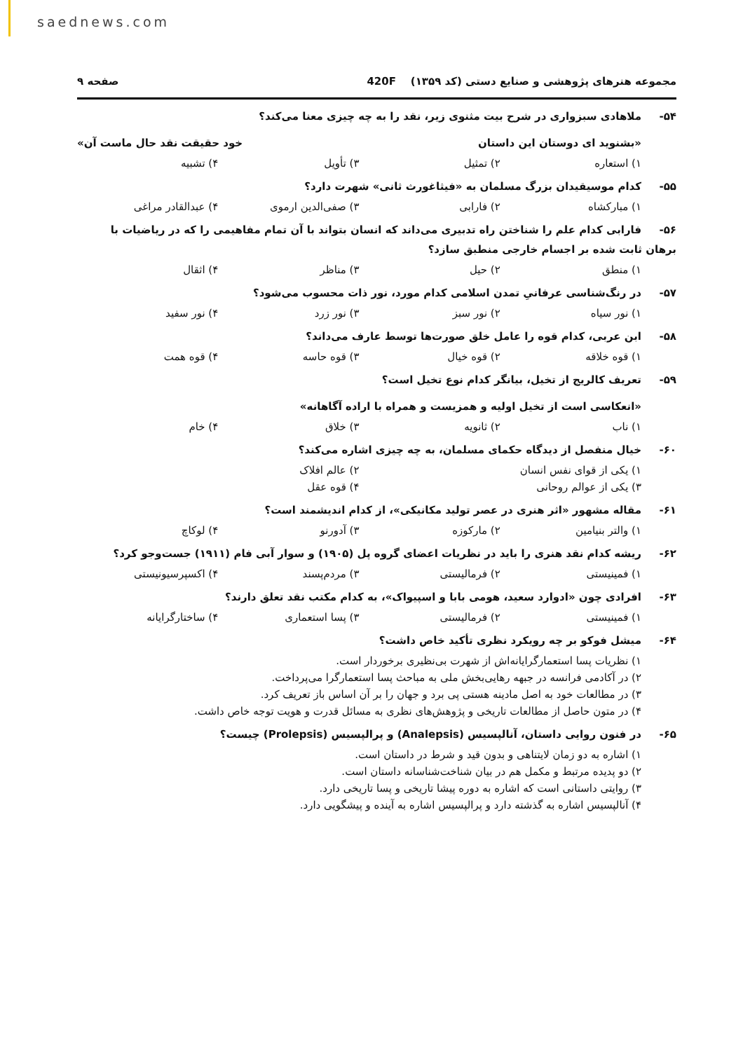saednews.com
مجموعه هنرهای پژوهشی و صنایع دستی (کد ۱۳۵۹) 420F
صفحه ۹
۵۴- ملاهادی سبزواری در شرح بیت مثنوی زیر، نقد را به چه چیزی معنا می‌کند؟
«بشنوید ای دوستان این داستان خود حقیقت نقد حال ماست آن»
۱) استعاره ۲) تمثیل ۳) تأویل ۴) تشبیه
۵۵- کدام موسیقیدان بزرگ مسلمان به «فیثاغورث ثانی» شهرت دارد؟
۱) مبارکشاه ۲) فارابی ۳) صفی‌الدین ارموی ۴) عبدالقادر مراغی
۵۶- فارابی کدام علم را شناختن راه تدبیری می‌داند که انسان بتواند با آن تمام مفاهیمی را که در ریاضیات با برهان ثابت شده بر اجسام خارجی منطبق سازد؟
۱) منطق ۲) حیل ۳) مناظر ۴) اثقال
۵۷- در رنگ‌شناسی عرفانیِ تمدن اسلامی کدام مورد، نور ذات محسوب می‌شود؟
۱) نور سیاه ۲) نور سبز ۳) نور زرد ۴) نور سفید
۵۸- ابن عربی، کدام قوه را عامل خلق صورت‌ها توسط عارف می‌داند؟
۱) قوه خلاقه ۲) قوه خیال ۳) قوه حاسه ۴) قوه همت
۵۹- تعریف کالریج از تخیل، بیانگر کدام نوع تخیل است؟
«انعکاسی است از تخیل اولیه و همزیست و همراه با اراده آگاهانه»
۱) ناب ۲) ثانویه ۳) خلاق ۴) خام
۶۰- خیال منفصل از دیدگاه حکمای مسلمان، به چه چیزی اشاره می‌کند؟
۱) یکی از قوای نفس انسان ۲) عالم افلاک
۳) یکی از عوالم روحانی ۴) قوه عقل
۶۱- مقاله مشهور «اثر هنری در عصر تولید مکانیکی»، از کدام اندیشمند است؟
۱) والتر بنیامین ۲) مارکوزه ۳) آدورنو ۴) لوکاچ
۶۲- ریشه کدام نقد هنری را باید در نظریات اعضای گروه پل (۱۹۰۵) و سوار آبی فام (۱۹۱۱) جست‌وجو کرد؟
۱) فمینیستی ۲) فرمالیستی ۳) مردم‌پسند ۴) اکسپرسیونیستی
۶۳- افرادی چون «ادوارد سعید، هومی بابا و اسپیواک»، به کدام مکتب نقد تعلق دارند؟
۱) فمینیستی ۲) فرمالیستی ۳) پسا استعماری ۴) ساختارگرایانه
۶۴- میشل فوکو بر چه رویکرد نظری تأکید خاص داشت؟
۱) نظریات پسا استعمارگرایانه‌اش از شهرت بی‌نظیری برخوردار است.
۲) در آکادمی فرانسه در جبهه رهایی‌بخش ملی به مباحث پسا استعمارگرا می‌پرداخت.
۳) در مطالعات خود به اصل مادینه هستی پی برد و جهان را بر آن اساس باز تعریف کرد.
۴) در متون حاصل از مطالعات تاریخی و پژوهش‌های نظری به مسائل قدرت و هویت توجه خاص داشت.
۶۵- در فنون روایی داستان، آنالپسیس (Analepsis) و پرالپسیس (Prolepsis) چیست؟
۱) اشاره به دو زمان لایتناهی و بدون قید و شرط در داستان است.
۲) دو پدیده مرتبط و مکمل هم در بیان شناخت‌شناسانه داستان است.
۳) روایتی داستانی است که اشاره به دوره پیشا تاریخی و پسا تاریخی دارد.
۴) آنالپسیس اشاره به گذشته دارد و پرالپسیس اشاره به آینده و پیشگویی دارد.